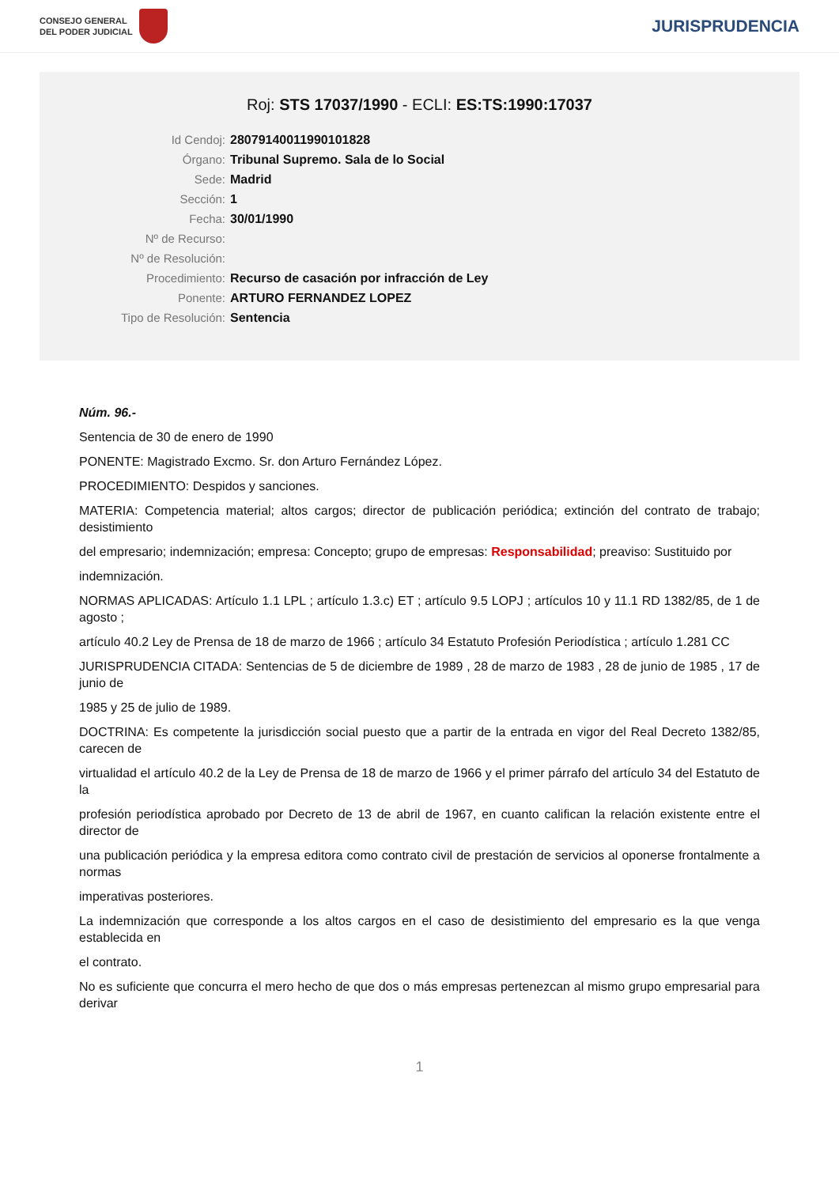CONSEJO GENERAL
DEL PODER JUDICIAL
JURISPRUDENCIA
Roj: STS 17037/1990 - ECLI: ES:TS:1990:17037
| Id Cendoj: | 28079140011990101828 |
| Órgano: | Tribunal Supremo. Sala de lo Social |
| Sede: | Madrid |
| Sección: | 1 |
| Fecha: | 30/01/1990 |
| Nº de Recurso: | |
| Nº de Resolución: | |
| Procedimiento: | Recurso de casación por infracción de Ley |
| Ponente: | ARTURO FERNANDEZ LOPEZ |
| Tipo de Resolución: | Sentencia |
Núm. 96.-
Sentencia de 30 de enero de 1990
PONENTE: Magistrado Excmo. Sr. don Arturo Fernández López.
PROCEDIMIENTO: Despidos y sanciones.
MATERIA: Competencia material; altos cargos; director de publicación periódica; extinción del contrato de trabajo; desistimiento
del empresario; indemnización; empresa: Concepto; grupo de empresas: Responsabilidad; preaviso: Sustituido por
indemnización.
NORMAS APLICADAS: Artículo 1.1 LPL ; artículo 1.3.c) ET ; artículo 9.5 LOPJ ; artículos 10 y 11.1 RD 1382/85, de 1 de agosto ;
artículo 40.2 Ley de Prensa de 18 de marzo de 1966 ; artículo 34 Estatuto Profesión Periodística ; artículo 1.281 CC
JURISPRUDENCIA CITADA: Sentencias de 5 de diciembre de 1989 , 28 de marzo de 1983 , 28 de junio de 1985 , 17 de junio de
1985 y 25 de julio de 1989.
DOCTRINA: Es competente la jurisdicción social puesto que a partir de la entrada en vigor del Real Decreto 1382/85, carecen de
virtualidad el artículo 40.2 de la Ley de Prensa de 18 de marzo de 1966 y el primer párrafo del artículo 34 del Estatuto de la
profesión periodística aprobado por Decreto de 13 de abril de 1967, en cuanto califican la relación existente entre el director de
una publicación periódica y la empresa editora como contrato civil de prestación de servicios al oponerse frontalmente a normas
imperativas posteriores.
La indemnización que corresponde a los altos cargos en el caso de desistimiento del empresario es la que venga establecida en
el contrato.
No es suficiente que concurra el mero hecho de que dos o más empresas pertenezcan al mismo grupo empresarial para derivar
1